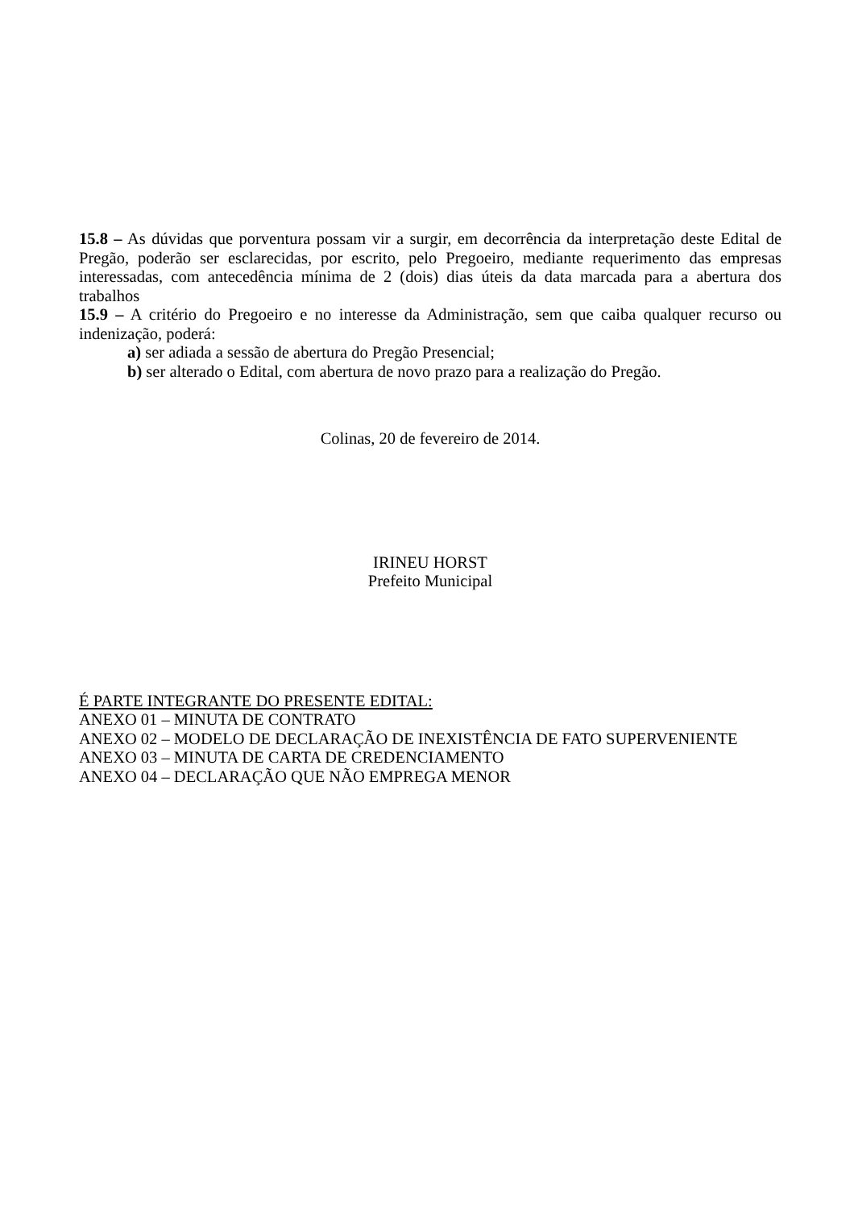15.8 – As dúvidas que porventura possam vir a surgir, em decorrência da interpretação deste Edital de Pregão, poderão ser esclarecidas, por escrito, pelo Pregoeiro, mediante requerimento das empresas interessadas, com antecedência mínima de 2 (dois) dias úteis da data marcada para a abertura dos trabalhos
15.9 – A critério do Pregoeiro e no interesse da Administração, sem que caiba qualquer recurso ou indenização, poderá:
a) ser adiada a sessão de abertura do Pregão Presencial;
b) ser alterado o Edital, com abertura de novo prazo para a realização do Pregão.
Colinas, 20 de fevereiro de 2014.
IRINEU HORST
Prefeito Municipal
É PARTE INTEGRANTE DO PRESENTE EDITAL:
ANEXO 01 – MINUTA DE CONTRATO
ANEXO 02 – MODELO DE DECLARAÇÃO DE INEXISTÊNCIA DE FATO SUPERVENIENTE
ANEXO 03 – MINUTA DE CARTA DE CREDENCIAMENTO
ANEXO 04 – DECLARAÇÃO QUE NÃO EMPREGA MENOR